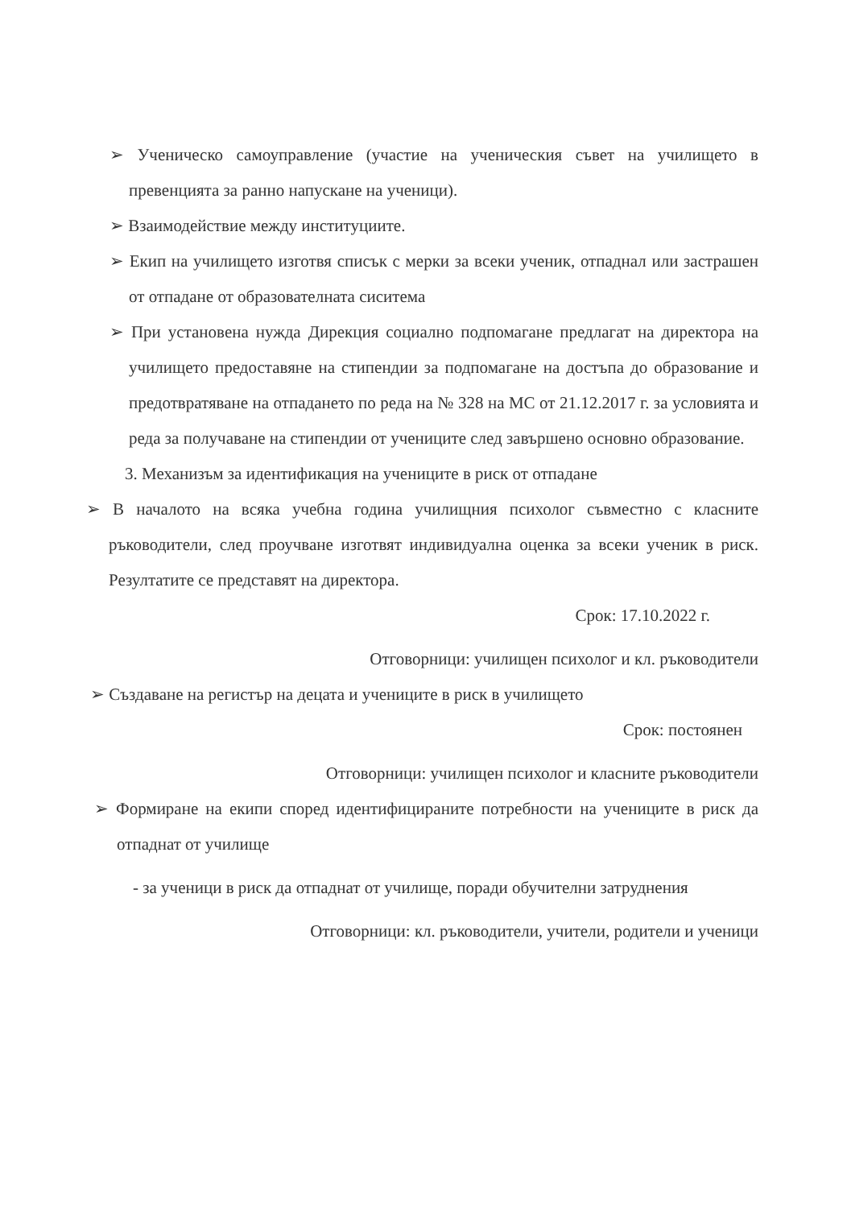➢ Ученическо самоуправление (участие на ученическия съвет на училището в превенцията за ранно напускане на ученици).
➢ Взаимодействие между институциите.
➢ Екип на училището изготвя списък с мерки за всеки ученик, отпаднал или застрашен от отпадане от образователната сиситема
➢ При установена нужда Дирекция социално подпомагане предлагат на директора на училището предоставяне на стипендии за подпомагане на достъпа до образование и предотвратяване на отпадането по реда на № 328 на МС от 21.12.2017 г. за условията и реда за получаване на стипендии от учениците след завършено основно образование.
3. Механизъм за идентификация на учениците в риск от отпадане
➢ В началото на всяка учебна година училищния психолог съвместно с класните ръководители, след проучване изготвят индивидуална оценка за всеки ученик в риск. Резултатите се представят на директора.
Срок: 17.10.2022 г.
Отговорници: училищен психолог и кл. ръководители
➢ Създаване на регистър на децата и учениците в риск в училището
Срок: постоянен
Отговорници: училищен психолог и класните ръководители
➢ Формиране на екипи според идентифицираните потребности на учениците в риск да отпаднат от училище
- за ученици в риск да отпаднат от училище, поради обучителни затруднения
Отговорници: кл. ръководители, учители, родители и ученици